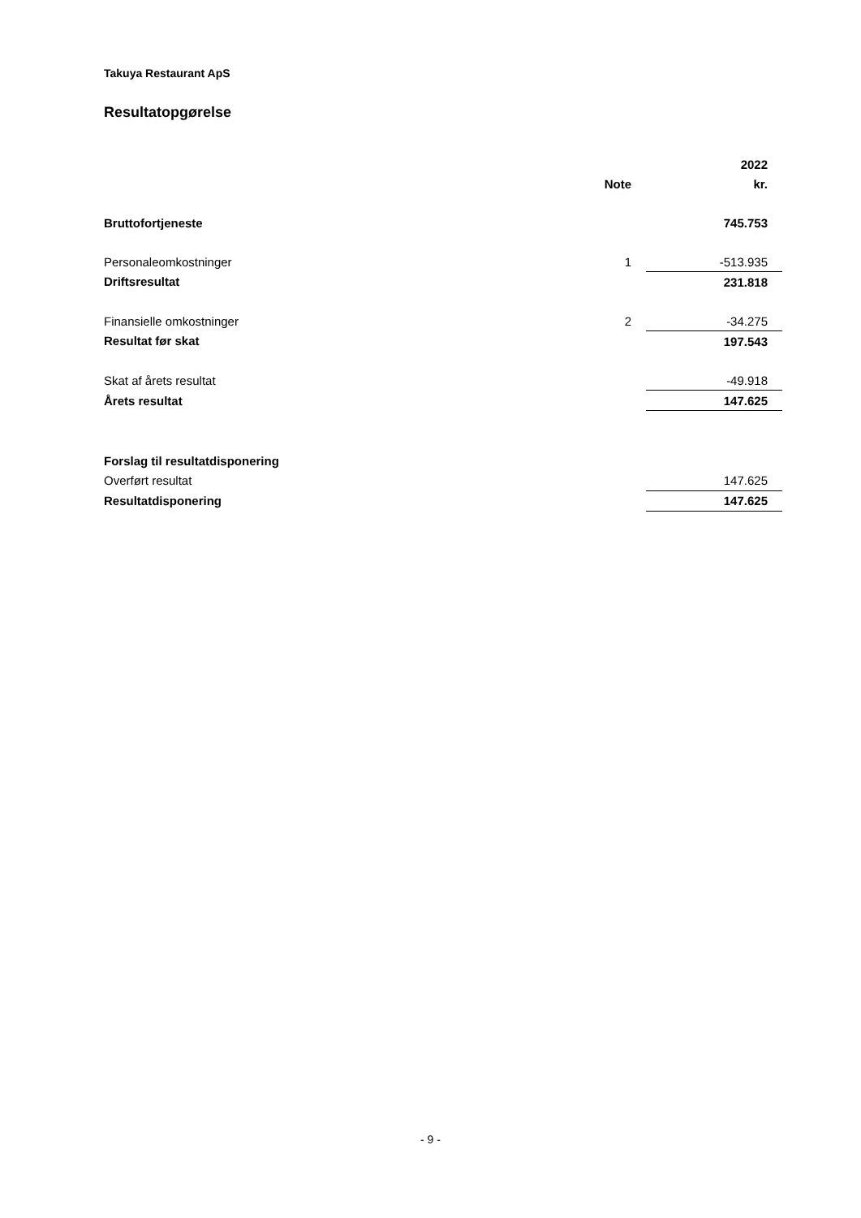Takuya Restaurant ApS
Resultatopgørelse
| | | 2022 |
| --- | --- | --- |
| | Note | kr. |
| Bruttofortjeneste | | 745.753 |
| Personaleomkostninger | 1 | -513.935 |
| Driftsresultat | | 231.818 |
| Finansielle omkostninger | 2 | -34.275 |
| Resultat før skat | | 197.543 |
| Skat af årets resultat | | -49.918 |
| Årets resultat | | 147.625 |
| Forslag til resultatdisponering | | |
| Overført resultat | | 147.625 |
| Resultatdisponering | | 147.625 |
- 9 -